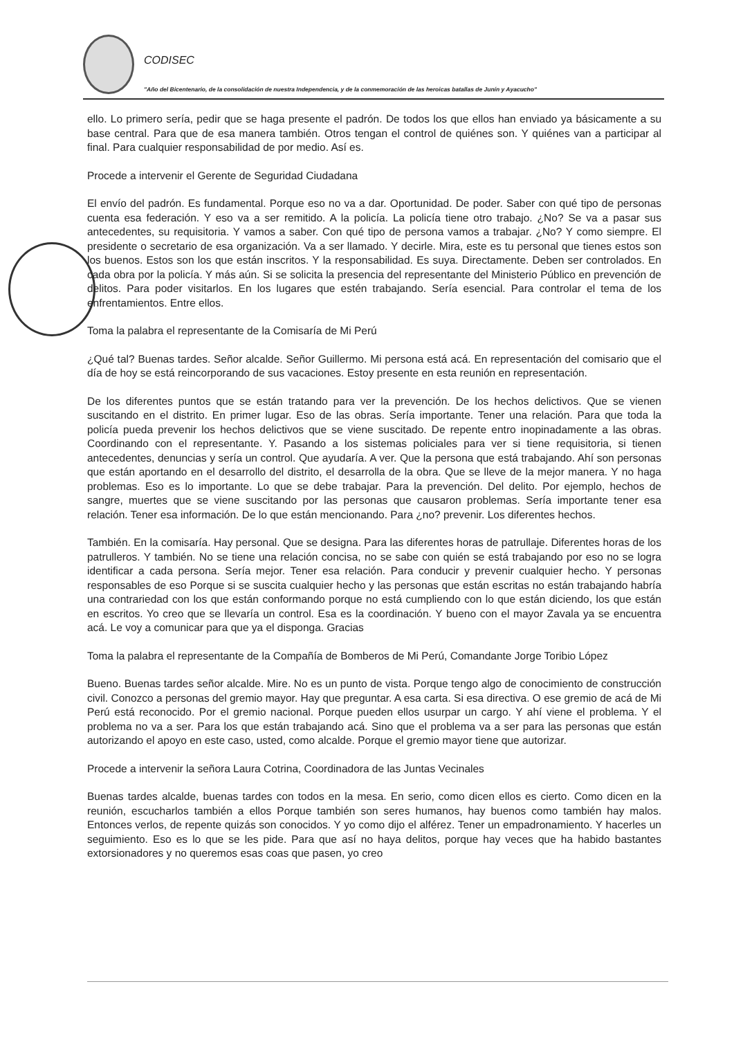CODISEC
"Año del Bicentenario, de la consolidación de nuestra Independencia, y de la conmemoración de las heroicas batallas de Junín y Ayacucho"
ello. Lo primero sería, pedir que se haga presente el padrón. De todos los que ellos han enviado ya básicamente a su base central. Para que de esa manera también. Otros tengan el control de quiénes son. Y quiénes van a participar al final. Para cualquier responsabilidad de por medio. Así es.
Procede a intervenir el Gerente de Seguridad Ciudadana
El envío del padrón. Es fundamental. Porque eso no va a dar. Oportunidad. De poder. Saber con qué tipo de personas cuenta esa federación. Y eso va a ser remitido. A la policía. La policía tiene otro trabajo. ¿No? Se va a pasar sus antecedentes, su requisitoria. Y vamos a saber. Con qué tipo de persona vamos a trabajar. ¿No? Y como siempre. El presidente o secretario de esa organización. Va a ser llamado. Y decirle. Mira, este es tu personal que tienes estos son los buenos. Estos son los que están inscritos. Y la responsabilidad. Es suya. Directamente. Deben ser controlados. En cada obra por la policía. Y más aún. Si se solicita la presencia del representante del Ministerio Público en prevención de delitos. Para poder visitarlos. En los lugares que estén trabajando. Sería esencial. Para controlar el tema de los enfrentamientos. Entre ellos.
Toma la palabra el representante de la Comisaría de Mi Perú
¿Qué tal? Buenas tardes. Señor alcalde. Señor Guillermo. Mi persona está acá. En representación del comisario que el día de hoy se está reincorporando de sus vacaciones. Estoy presente en esta reunión en representación.
De los diferentes puntos que se están tratando para ver la prevención. De los hechos delictivos. Que se vienen suscitando en el distrito. En primer lugar. Eso de las obras. Sería importante. Tener una relación. Para que toda la policía pueda prevenir los hechos delictivos que se viene suscitado. De repente entro inopinadamente a las obras. Coordinando con el representante. Y. Pasando a los sistemas policiales para ver si tiene requisitoria, si tienen antecedentes, denuncias y sería un control. Que ayudaría. A ver. Que la persona que está trabajando. Ahí son personas que están aportando en el desarrollo del distrito, el desarrolla de la obra. Que se lleve de la mejor manera. Y no haga problemas. Eso es lo importante. Lo que se debe trabajar. Para la prevención. Del delito. Por ejemplo, hechos de sangre, muertes que se viene suscitando por las personas que causaron problemas. Sería importante tener esa relación. Tener esa información. De lo que están mencionando. Para ¿no? prevenir. Los diferentes hechos.
También. En la comisaría. Hay personal. Que se designa. Para las diferentes horas de patrullaje. Diferentes horas de los patrulleros. Y también. No se tiene una relación concisa, no se sabe con quién se está trabajando por eso no se logra identificar a cada persona. Sería mejor. Tener esa relación. Para conducir y prevenir cualquier hecho. Y personas responsables de eso Porque si se suscita cualquier hecho y las personas que están escritas no están trabajando habría una contrariedad con los que están conformando porque no está cumpliendo con lo que están diciendo, los que están en escritos. Yo creo que se llevaría un control. Esa es la coordinación. Y bueno con el mayor Zavala ya se encuentra acá. Le voy a comunicar para que ya el disponga. Gracias
Toma la palabra el representante de la Compañía de Bomberos de Mi Perú, Comandante Jorge Toribio López
Bueno. Buenas tardes señor alcalde. Mire. No es un punto de vista. Porque tengo algo de conocimiento de construcción civil. Conozco a personas del gremio mayor. Hay que preguntar. A esa carta. Si esa directiva. O ese gremio de acá de Mi Perú está reconocido. Por el gremio nacional. Porque pueden ellos usurpar un cargo. Y ahí viene el problema. Y el problema no va a ser. Para los que están trabajando acá. Sino que el problema va a ser para las personas que están autorizando el apoyo en este caso, usted, como alcalde. Porque el gremio mayor tiene que autorizar.
Procede a intervenir la señora Laura Cotrina, Coordinadora de las Juntas Vecinales
Buenas tardes alcalde, buenas tardes con todos en la mesa. En serio, como dicen ellos es cierto. Como dicen en la reunión, escucharlos también a ellos Porque también son seres humanos, hay buenos como también hay malos. Entonces verlos, de repente quizás son conocidos. Y yo como dijo el alférez. Tener un empadronamiento. Y hacerles un seguimiento. Eso es lo que se les pide. Para que así no haya delitos, porque hay veces que ha habido bastantes extorsionadores y no queremos esas coas que pasen, yo creo